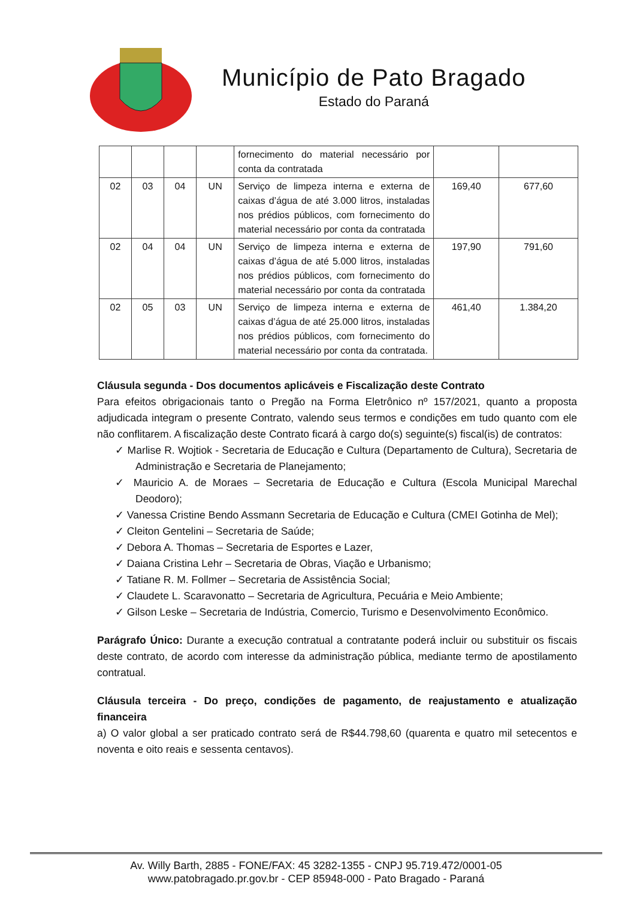Município de Pato Bragado
Estado do Paraná
| | | | | fornecimento do material necessário por conta da contratada | | |
| 02 | 03 | 04 | UN | Serviço de limpeza interna e externa de caixas d’água de até 3.000 litros, instaladas nos prédios públicos, com fornecimento do material necessário por conta da contratada | 169,40 | 677,60 |
| 02 | 04 | 04 | UN | Serviço de limpeza interna e externa de caixas d’água de até 5.000 litros, instaladas nos prédios públicos, com fornecimento do material necessário por conta da contratada | 197,90 | 791,60 |
| 02 | 05 | 03 | UN | Serviço de limpeza interna e externa de caixas d’água de até 25.000 litros, instaladas nos prédios públicos, com fornecimento do material necessário por conta da contratada. | 461,40 | 1.384,20 |
Cláusula segunda - Dos documentos aplicáveis e Fiscalização deste Contrato
Para efeitos obrigacionais tanto o Pregão na Forma Eletrônico nº 157/2021, quanto a proposta adjudicada integram o presente Contrato, valendo seus termos e condições em tudo quanto com ele não conflitarem. A fiscalização deste Contrato ficará à cargo do(s) seguinte(s) fiscal(is) de contratos:
✓ Marlise R. Wojtiok - Secretaria de Educação e Cultura (Departamento de Cultura), Secretaria de Administração e Secretaria de Planejamento;
✓ Mauricio A. de Moraes – Secretaria de Educação e Cultura (Escola Municipal Marechal Deodoro);
✓ Vanessa Cristine Bendo Assmann Secretaria de Educação e Cultura (CMEI Gotinha de Mel);
✓ Cleiton Gentelini – Secretaria de Saúde;
✓ Debora A. Thomas – Secretaria de Esportes e Lazer,
✓ Daiana Cristina Lehr – Secretaria de Obras, Viação e Urbanismo;
✓ Tatiane R. M. Follmer – Secretaria de Assistência Social;
✓ Claudete L. Scaravonatto – Secretaria de Agricultura, Pecuária e Meio Ambiente;
✓ Gilson Leske – Secretaria de Indústria, Comercio, Turismo e Desenvolvimento Econômico.
Parágrafo Único: Durante a execução contratual a contratante poderá incluir ou substituir os fiscais deste contrato, de acordo com interesse da administração pública, mediante termo de apostilamento contratual.
Cláusula terceira - Do preço, condições de pagamento, de reajustamento e atualização financeira
a) O valor global a ser praticado contrato será de R$44.798,60 (quarenta e quatro mil setecentos e noventa e oito reais e sessenta centavos).
Av. Willy Barth, 2885 - FONE/FAX: 45 3282-1355 - CNPJ 95.719.472/0001-05
www.patobragado.pr.gov.br - CEP 85948-000 - Pato Bragado - Paraná